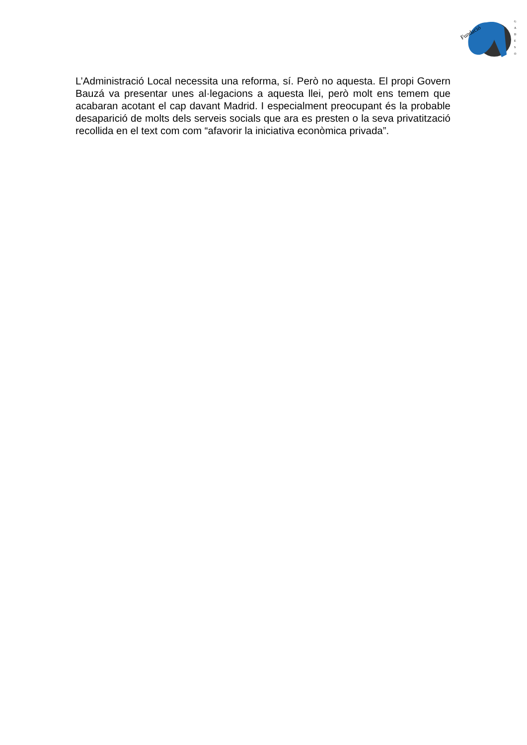Fundació
G
A
D
E
S
O
L’Administració Local necessita una reforma, sí. Però no aquesta. El propi Govern Bauzá va presentar unes al·legacions a aquesta llei, però molt ens temem que acabaran acotant el cap davant Madrid. I especialment preocupant és la probable desaparició de molts dels serveis socials que ara es presten o la seva privatització recollida en el text com com “afavorir la iniciativa econòmica privada”.